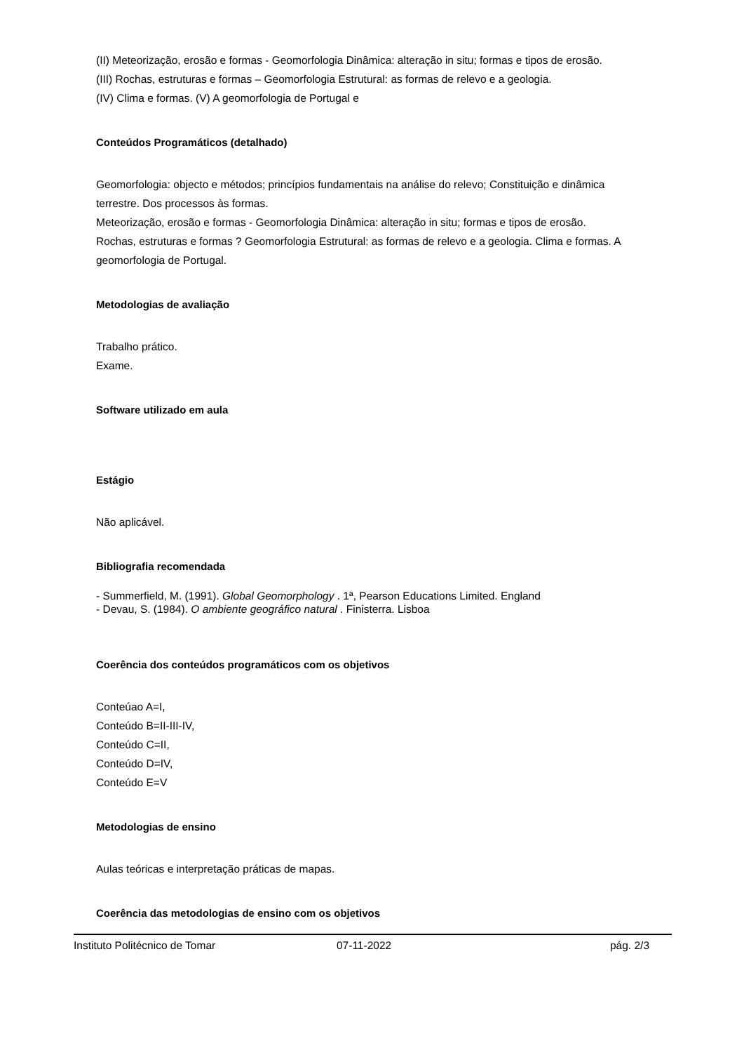(II) Meteorização, erosão e formas - Geomorfologia Dinâmica: alteração in situ; formas e tipos de erosão.
(III) Rochas, estruturas e formas – Geomorfologia Estrutural: as formas de relevo e a geologia.
(IV) Clima e formas. (V) A geomorfologia de Portugal e
Conteúdos Programáticos (detalhado)
Geomorfologia: objecto e métodos; princípios fundamentais na análise do relevo; Constituição e dinâmica terrestre. Dos processos às formas.
Meteorização, erosão e formas - Geomorfologia Dinâmica: alteração in situ; formas e tipos de erosão.
Rochas, estruturas e formas ? Geomorfologia Estrutural: as formas de relevo e a geologia. Clima e formas. A geomorfologia de Portugal.
Metodologias de avaliação
Trabalho prático.
Exame.
Software utilizado em aula
Estágio
Não aplicável.
Bibliografia recomendada
- Summerfield, M. (1991). Global Geomorphology . 1ª, Pearson Educations Limited. England
- Devau, S. (1984). O ambiente geográfico natural . Finisterra. Lisboa
Coerência dos conteúdos programáticos com os objetivos
Conteúao A=I,
Conteúdo B=II-III-IV,
Conteúdo C=II,
Conteúdo D=IV,
Conteúdo E=V
Metodologias de ensino
Aulas teóricas e interpretação práticas de mapas.
Coerência das metodologias de ensino com os objetivos
Instituto Politécnico de Tomar 07-11-2022 pág. 2/3